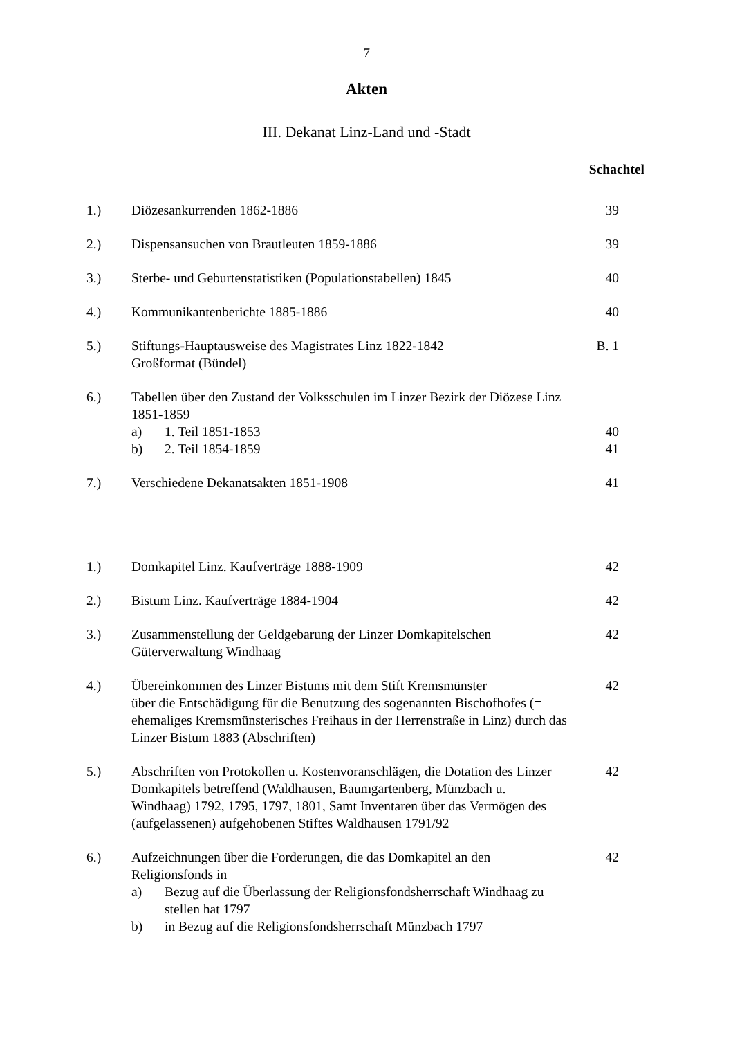7
Akten
III. Dekanat Linz-Land und -Stadt
Schachtel
1.) Diözesankurrenden 1862-1886 39
2.) Dispensansuchen von Brautleuten 1859-1886 39
3.) Sterbe- und Geburtenstatistiken (Populationstabellen) 1845
40
4.) Kommunikantenberichte 1885-1886 40
5.) Stiftungs-Hauptausweise des Magistrates Linz 1822-1842
Großformat (Bündel)
B. 1
6.) Tabellen über den Zustand der Volksschulen im Linzer Bezirk der Diözese Linz 1851-1859
a) 1. Teil 1851-1853
b) 2. Teil 1854-1859
40
41
7.) Verschiedene Dekanatsakten 1851-1908 41
1.) Domkapitel Linz. Kaufverträge 1888-1909 42
2.) Bistum Linz. Kaufverträge 1884-1904 42
3.) Zusammenstellung der Geldgebarung der Linzer Domkapitelschen Güterverwaltung Windhaag
42
4.) Übereinkommen des Linzer Bistums mit dem Stift Kremsmünster
über die Entschädigung für die Benutzung des sogenannten Bischofhofes (= ehemaliges Kremsmünsterisches Freihaus in der Herrenstraße in Linz) durch das Linzer Bistum 1883 (Abschriften)
42
5.) Abschriften von Protokollen u. Kostenvoranschlägen, die Dotation des Linzer Domkapitels betreffend (Waldhausen, Baumgartenberg, Münzbach u. Windhaag) 1792, 1795, 1797, 1801, Samt Inventaren über das Vermögen des (aufgelassenen) aufgehobenen Stiftes Waldhausen 1791/92
42
6.) Aufzeichnungen über die Forderungen, die das Domkapitel an den Religionsfonds in
a) Bezug auf die Überlassung der Religionsfondsherrschaft Windhaag zu stellen hat 1797
b) in Bezug auf die Religionsfondsherrschaft Münzbach 1797
42